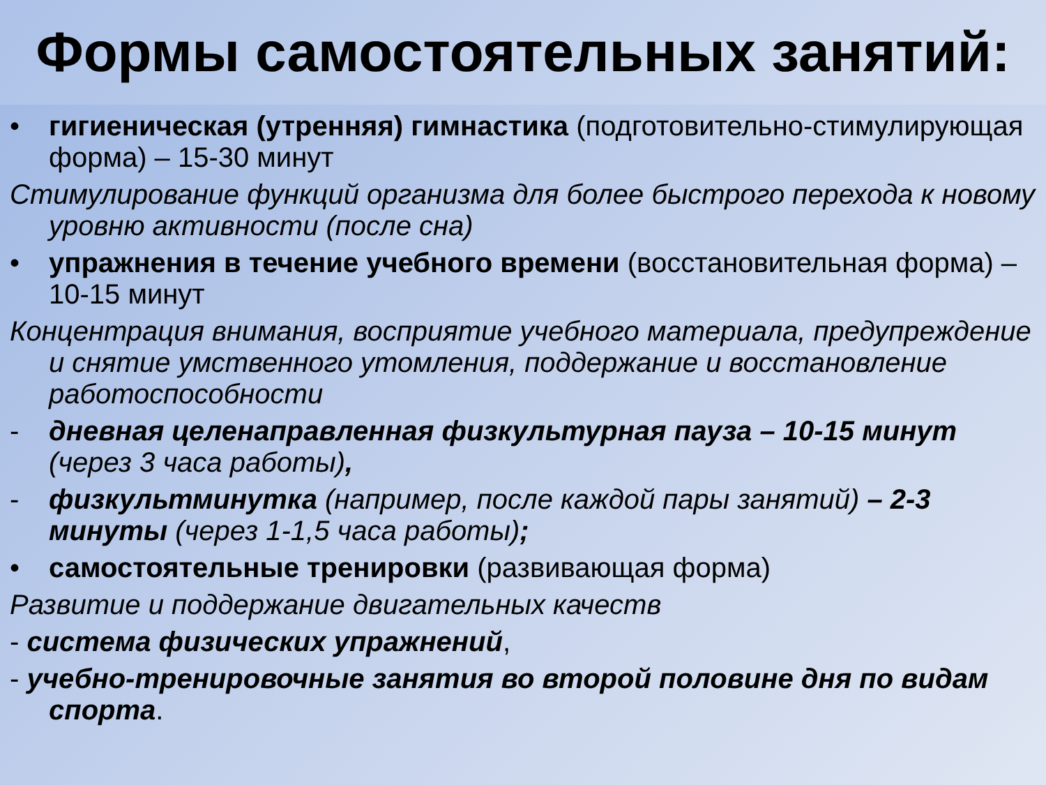Формы самостоятельных занятий:
• гигиеническая (утренняя) гимнастика (подготовительно-стимулирующая форма) – 15-30 минут
Стимулирование функций организма для более быстрого перехода к новому уровню активности (после сна)
• упражнения в течение учебного времени (восстановительная форма) – 10-15 минут
Концентрация внимания, восприятие учебного материала, предупреждение и снятие умственного утомления, поддержание и восстановление работоспособности
- дневная целенаправленная физкультурная пауза – 10-15 минут (через 3 часа работы),
- физкультминутка (например, после каждой пары занятий) – 2-3 минуты (через 1-1,5 часа работы);
• самостоятельные тренировки (развивающая форма)
Развитие и поддержание двигательных качеств
- система физических упражнений,
- учебно-тренировочные занятия во второй половине дня по видам спорта.